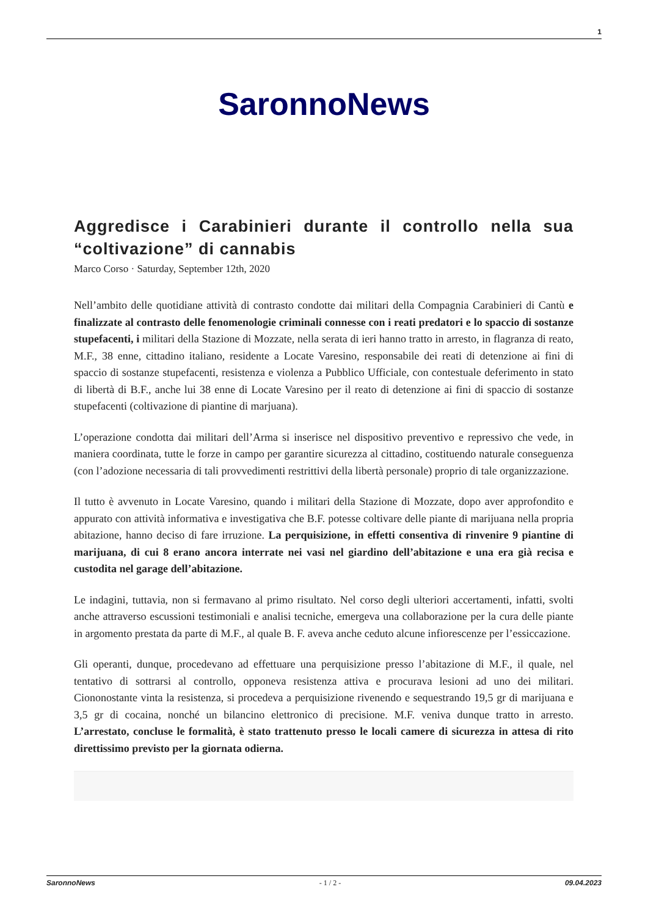1
SaronnoNews
Aggredisce i Carabinieri durante il controllo nella sua “coltivazione” di cannabis
Marco Corso · Saturday, September 12th, 2020
Nell’ambito delle quotidiane attività di contrasto condotte dai militari della Compagnia Carabinieri di Cantù e finalizzate al contrasto delle fenomenologie criminali connesse con i reati predatori e lo spaccio di sostanze stupefacenti, i militari della Stazione di Mozzate, nella serata di ieri hanno tratto in arresto, in flagranza di reato, M.F., 38 enne, cittadino italiano, residente a Locate Varesino, responsabile dei reati di detenzione ai fini di spaccio di sostanze stupefacenti, resistenza e violenza a Pubblico Ufficiale, con contestuale deferimento in stato di libertà di B.F., anche lui 38 enne di Locate Varesino per il reato di detenzione ai fini di spaccio di sostanze stupefacenti (coltivazione di piantine di marjuana).
L’operazione condotta dai militari dell’Arma si inserisce nel dispositivo preventivo e repressivo che vede, in maniera coordinata, tutte le forze in campo per garantire sicurezza al cittadino, costituendo naturale conseguenza (con l’adozione necessaria di tali provvedimenti restrittivi della libertà personale) proprio di tale organizzazione.
Il tutto è avvenuto in Locate Varesino, quando i militari della Stazione di Mozzate, dopo aver approfondito e appurato con attività informativa e investigativa che B.F. potesse coltivare delle piante di marijuana nella propria abitazione, hanno deciso di fare irruzione. La perquisizione, in effetti consentiva di rinvenire 9 piantine di marijuana, di cui 8 erano ancora interrate nei vasi nel giardino dell’abitazione e una era già recisa e custodita nel garage dell’abitazione.
Le indagini, tuttavia, non si fermavano al primo risultato. Nel corso degli ulteriori accertamenti, infatti, svolti anche attraverso escussioni testimoniali e analisi tecniche, emergeva una collaborazione per la cura delle piante in argomento prestata da parte di M.F., al quale B. F. aveva anche ceduto alcune infiorescenze per l’essiccazione.
Gli operanti, dunque, procedevano ad effettuare una perquisizione presso l’abitazione di M.F., il quale, nel tentativo di sottrarsi al controllo, opponeva resistenza attiva e procurava lesioni ad uno dei militari. Ciononostante vinta la resistenza, si procedeva a perquisizione rivenendo e sequestrando 19,5 gr di marijuana e 3,5 gr di cocaina, nonché un bilancino elettronico di precisione. M.F. veniva dunque tratto in arresto. L’arrestato, concluse le formalità, è stato trattenuto presso le locali camere di sicurezza in attesa di rito direttissimo previsto per la giornata odierna.
SaronnoNews - 1 / 2 - 09.04.2023